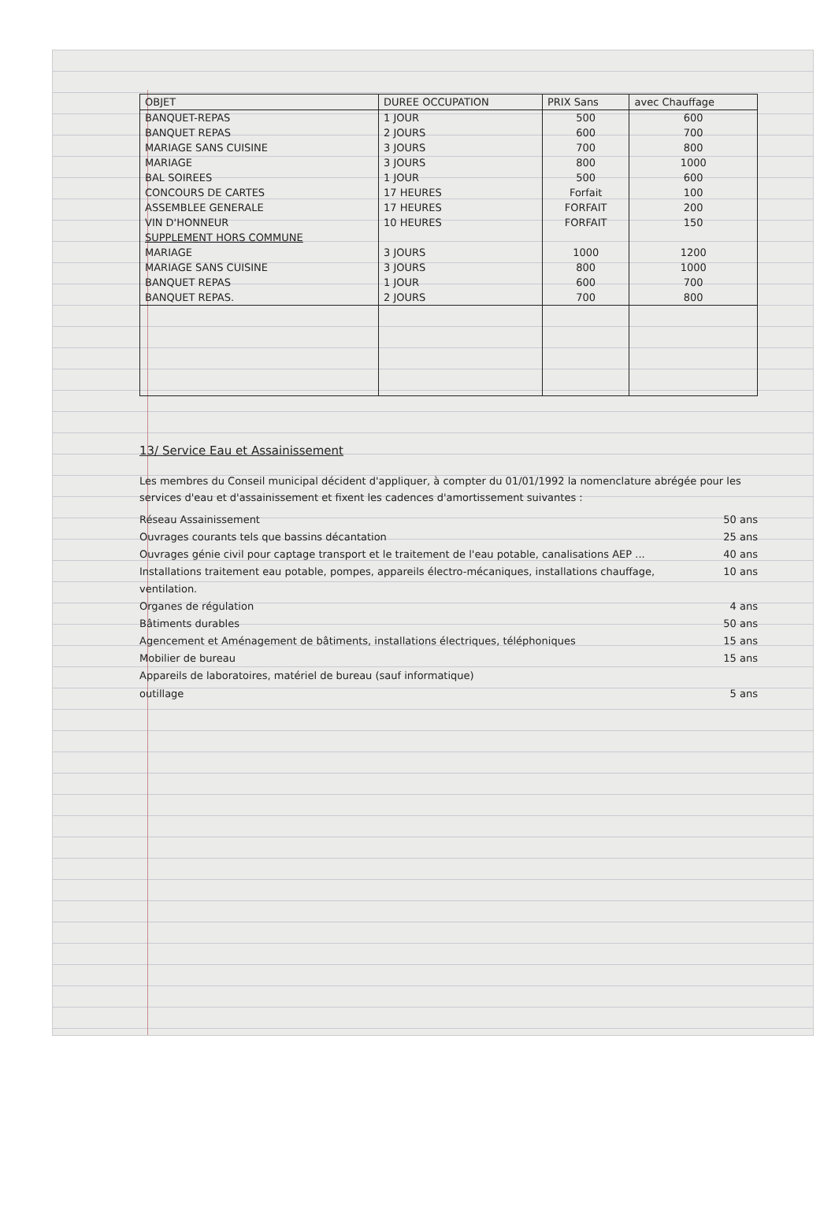| OBJET | DUREE OCCUPATION | PRIX Sans | avec Chauffage |
| --- | --- | --- | --- |
| BANQUET-REPAS | 1 JOUR | 500 | 600 |
| BANQUET REPAS | 2 JOURS | 600 | 700 |
| MARIAGE SANS CUISINE | 3 JOURS | 700 | 800 |
| MARIAGE | 3 JOURS | 800 | 1000 |
| BAL SOIREES | 1 JOUR | 500 | 600 |
| CONCOURS DE CARTES | 17 HEURES | Forfait | 100 |
| ASSEMBLEE GENERALE | 17 HEURES | FORFAIT | 200 |
| VIN D'HONNEUR | 10 HEURES | FORFAIT | 150 |
| SUPPLEMENT HORS COMMUNE | | | |
| MARIAGE | 3 JOURS | 1000 | 1200 |
| MARIAGE SANS CUISINE | 3 JOURS | 800 | 1000 |
| BANQUET REPAS | 1 JOUR | 600 | 700 |
| BANQUET REPAS. | 2 JOURS | 700 | 800 |
13/ Service Eau et Assainissement
Les membres du Conseil municipal décident d'appliquer, à compter du 01/01/1992 la nomenclature abrégée pour les services d'eau et d'assainissement et fixent les cadences d'amortissement suivantes :
Réseau Assainissement 50 ans
Ouvrages courants tels que bassins décantation 25 ans
Ouvrages génie civil pour captage transport et le traitement de l'eau potable, canalisations AEP ... 40 ans
Installations traitement eau potable, pompes, appareils électro-mécaniques, installations chauffage, ventilation. 10 ans
Organes de régulation 4 ans
Bâtiments durables 50 ans
Agencement et Aménagement de bâtiments, installations électriques, téléphoniques 15 ans
Mobilier de bureau 15 ans
Appareils de laboratoires, matériel de bureau (sauf informatique)
outillage 5 ans